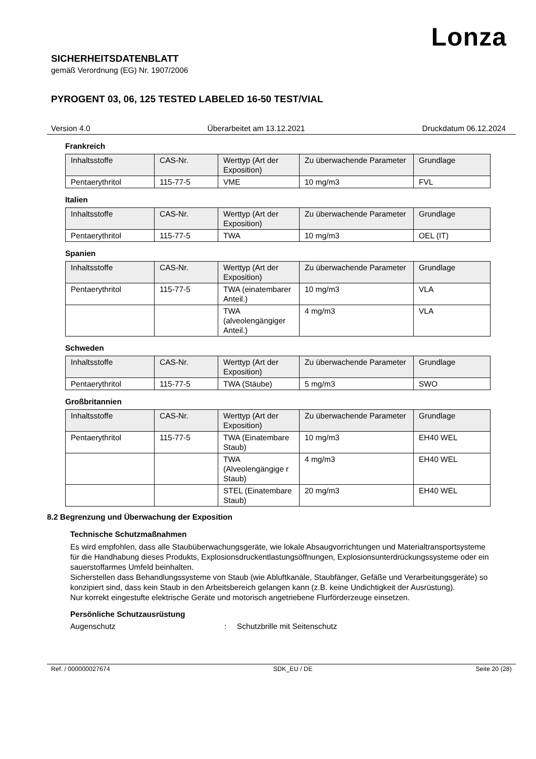Lonza
SICHERHEITSDATENBLATT
gemäß Verordnung (EG) Nr. 1907/2006
PYROGENT 03, 06, 125 TESTED LABELED 16-50 TEST/VIAL
Version 4.0 Überarbeitet am 13.12.2021 Druckdatum 06.12.2024
Frankreich
| Inhaltsstoffe | CAS-Nr. | Werttyp (Art der Exposition) | Zu überwachende Parameter | Grundlage |
| Pentaerythritol | 115-77-5 | VME | 10 mg/m3 | FVL |
Italien
| Inhaltsstoffe | CAS-Nr. | Werttyp (Art der Exposition) | Zu überwachende Parameter | Grundlage |
| Pentaerythritol | 115-77-5 | TWA | 10 mg/m3 | OEL (IT) |
Spanien
| Inhaltsstoffe | CAS-Nr. | Werttyp (Art der Exposition) | Zu überwachende Parameter | Grundlage |
| Pentaerythritol | 115-77-5 | TWA (einatembarer Anteil.) | 10 mg/m3 | VLA |
| | | TWA (alveolengängiger Anteil.) | 4 mg/m3 | VLA |
Schweden
| Inhaltsstoffe | CAS-Nr. | Werttyp (Art der Exposition) | Zu überwachende Parameter | Grundlage |
| Pentaerythritol | 115-77-5 | TWA (Stäube) | 5 mg/m3 | SWO |
Großbritannien
| Inhaltsstoffe | CAS-Nr. | Werttyp (Art der Exposition) | Zu überwachende Parameter | Grundlage |
| Pentaerythritol | 115-77-5 | TWA (Einatembare Staub) | 10 mg/m3 | EH40 WEL |
| | | TWA (Alveolengängige r Staub) | 4 mg/m3 | EH40 WEL |
| | | STEL (Einatembare Staub) | 20 mg/m3 | EH40 WEL |
8.2 Begrenzung und Überwachung der Exposition
Technische Schutzmaßnahmen
Es wird empfohlen, dass alle Staubüberwachungsgeräte, wie lokale Absaugvorrichtungen und Materialtransportsysteme für die Handhabung dieses Produkts, Explosionsdruckentlastungsöffnungen, Explosionsunterdrückungssysteme oder ein sauerstoffarmes Umfeld beinhalten.
Sicherstellen dass Behandlungssysteme von Staub (wie Abluftkanäle, Staubfänger, Gefäße und Verarbeitungsgeräte) so konzipiert sind, dass kein Staub in den Arbeitsbereich gelangen kann (z.B. keine Undichtigkeit der Ausrüstung).
Nur korrekt eingestufte elektrische Geräte und motorisch angetriebene Flurförderzeuge einsetzen.
Persönliche Schutzausrüstung
Augenschutz: Schutzbrille mit Seitenschutz
Ref. / 000000027674 SDK_EU / DE Seite 20 (28)